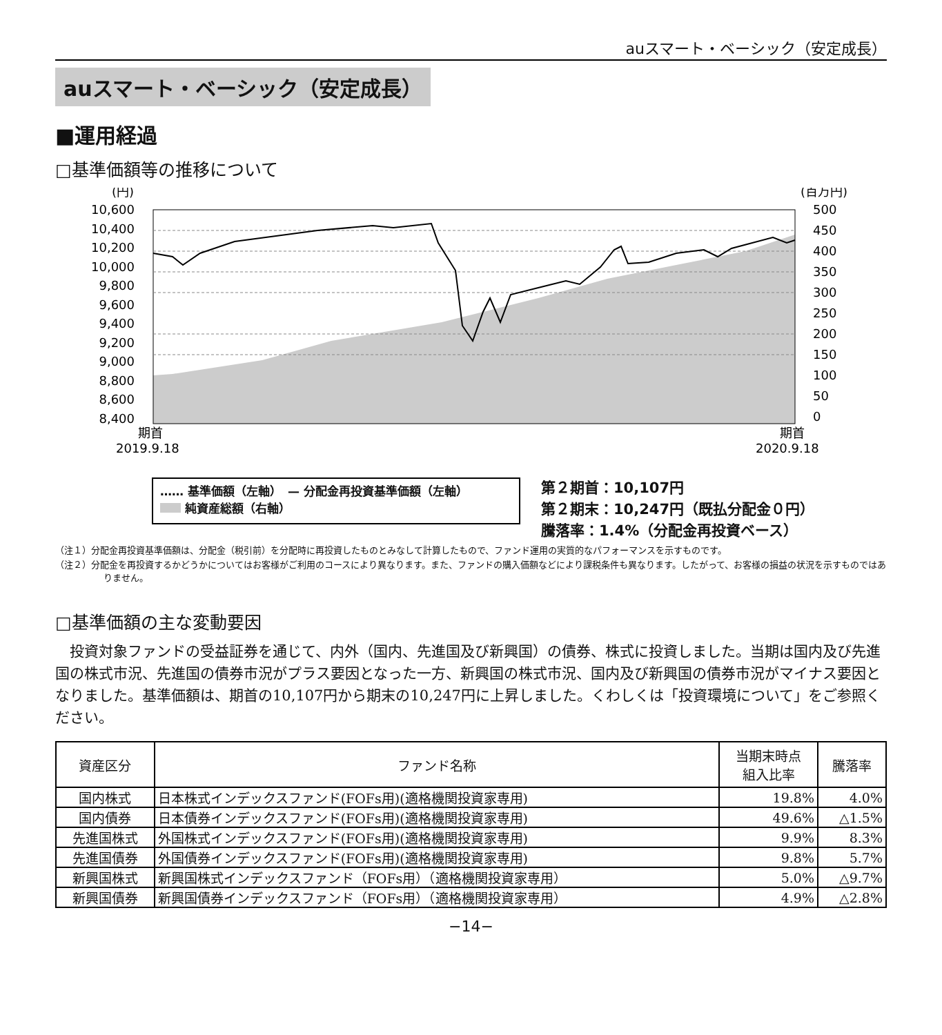auスマート・ベーシック（安定成長）
auスマート・ベーシック（安定成長）
■運用経過
□基準価額等の推移について
(円)
(百万円)
10,600
10,400
10,200
10,000
9,800
9,600
9,400
9,200
9,000
8,800
8,600
8,400
500
450
400
350
300
250
200
150
100
50
0
期首
2019.9.18
期首
2020.9.18
…… 基準価額（左軸）　— 分配金再投資基準価額（左軸）
純資産総額（右軸）
第２期首：10,107円
第２期末：10,247円（既払分配金０円）
騰落率：1.4%（分配金再投資ベース）
（注１）分配金再投資基準価額は、分配金（税引前）を分配時に再投資したものとみなして計算したもので、ファンド運用の実質的なパフォーマンスを示すものです。
（注２）分配金を再投資するかどうかについてはお客様がご利用のコースにより異なります。また、ファンドの購入価額などにより課税条件も異なります。したがって、お客様の損益の状況を示すものではありません。
□基準価額の主な変動要因
投資対象ファンドの受益証券を通じて、内外（国内、先進国及び新興国）の債券、株式に投資しました。当期は国内及び先進国の株式市況、先進国の債券市況がプラス要因となった一方、新興国の株式市況、国内及び新興国の債券市況がマイナス要因となりました。基準価額は、期首の10,107円から期末の10,247円に上昇しました。くわしくは「投資環境について」をご参照ください。
| 資産区分 | ファンド名称 | 当期末時点 組入比率 | 騰落率 |
| --- | --- | --- | --- |
| 国内株式 | 日本株式インデックスファンド(FOFs用)(適格機関投資家専用) | 19.8% | 4.0% |
| 国内債券 | 日本債券インデックスファンド(FOFs用)(適格機関投資家専用) | 49.6% | △1.5% |
| 先進国株式 | 外国株式インデックスファンド(FOFs用)(適格機関投資家専用) | 9.9% | 8.3% |
| 先進国債券 | 外国債券インデックスファンド(FOFs用)(適格機関投資家専用) | 9.8% | 5.7% |
| 新興国株式 | 新興国株式インデックスファンド（FOFs用）（適格機関投資家専用） | 5.0% | △9.7% |
| 新興国債券 | 新興国債券インデックスファンド（FOFs用）（適格機関投資家専用） | 4.9% | △2.8% |
−14−